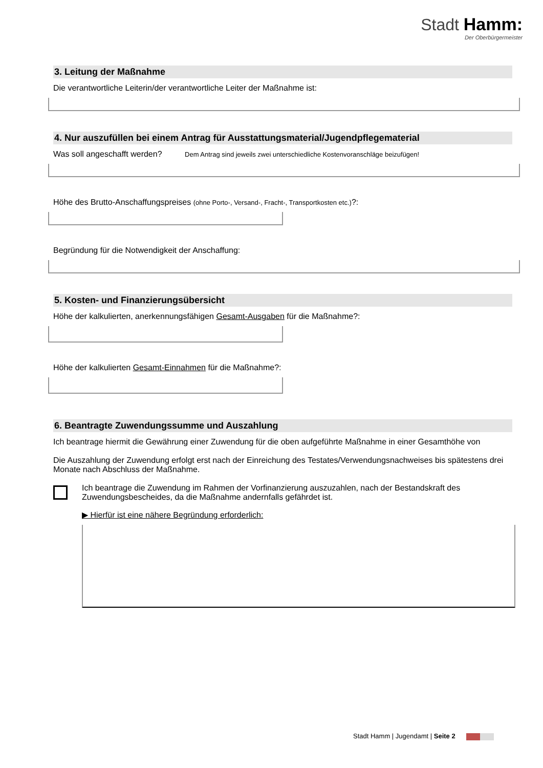Stadt Hamm:
Der Oberbürgermeister
3. Leitung der Maßnahme
Die verantwortliche Leiterin/der verantwortliche Leiter der Maßnahme ist:
4. Nur auszufüllen bei einem Antrag für Ausstattungsmaterial/Jugendpflegematerial
Was soll angeschafft werden? Dem Antrag sind jeweils zwei unterschiedliche Kostenvoranschläge beizufügen!
Höhe des Brutto-Anschaffungspreises (ohne Porto-, Versand-, Fracht-, Transportkosten etc.)?:
Begründung für die Notwendigkeit der Anschaffung:
5. Kosten- und Finanzierungsübersicht
Höhe der kalkulierten, anerkennungsfähigen Gesamt-Ausgaben für die Maßnahme?:
Höhe der kalkulierten Gesamt-Einnahmen für die Maßnahme?:
6. Beantragte Zuwendungssumme und Auszahlung
Ich beantrage hiermit die Gewährung einer Zuwendung für die oben aufgeführte Maßnahme in einer Gesamthöhe von
Die Auszahlung der Zuwendung erfolgt erst nach der Einreichung des Testates/Verwendungsnachweises bis spätestens drei Monate nach Abschluss der Maßnahme.
Ich beantrage die Zuwendung im Rahmen der Vorfinanzierung auszuzahlen, nach der Bestandskraft des Zuwendungsbescheides, da die Maßnahme andernfalls gefährdet ist.
▶ Hierfür ist eine nähere Begründung erforderlich:
Stadt Hamm | Jugendamt | Seite 2